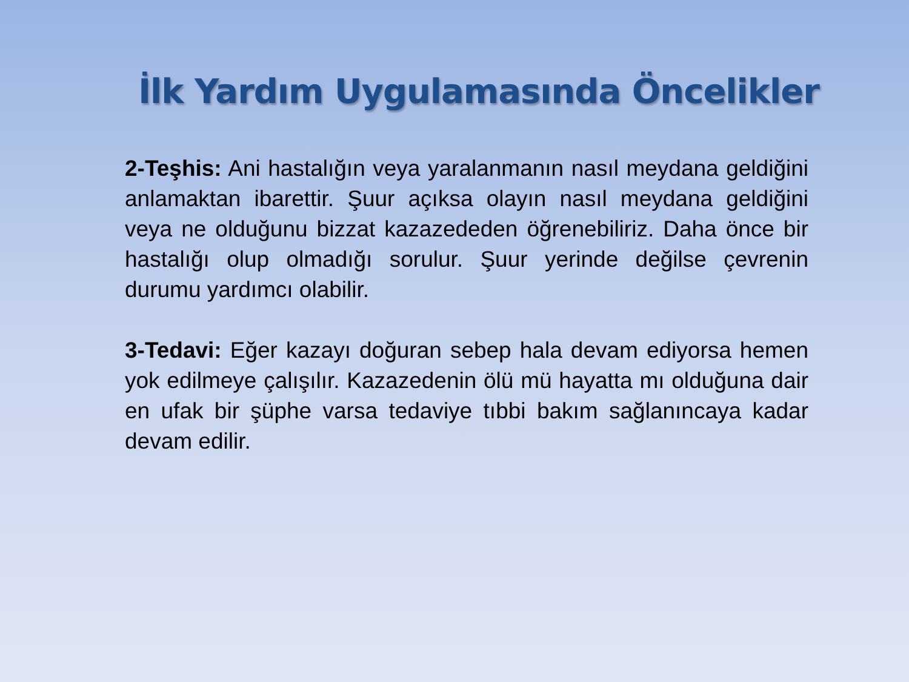İlk Yardım Uygulamasında Öncelikler
2-Teşhis: Ani hastalığın veya yaralanmanın nasıl meydana geldiğini anlamaktan ibarettir. Şuur açıksa olayın nasıl meydana geldiğini veya ne olduğunu bizzat kazazededen öğrenebiliriz. Daha önce bir hastalığı olup olmadığı sorulur. Şuur yerinde değilse çevrenin durumu yardımcı olabilir.
3-Tedavi: Eğer kazayı doğuran sebep hala devam ediyorsa hemen yok edilmeye çalışılır. Kazazedenin ölü mü hayatta mı olduğuna dair en ufak bir şüphe varsa tedaviye tıbbi bakım sağlanıncaya kadar devam edilir.